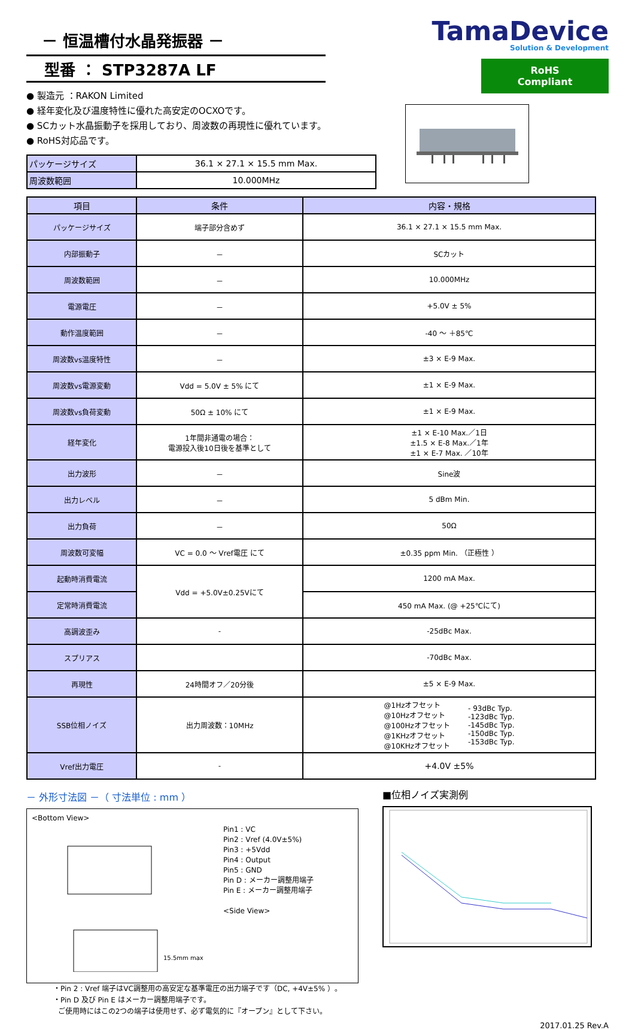－ 恒温槽付水晶発振器 －
型番 ： STP3287A LF
● 製造元 ：RAKON Limited
● 経年変化及び温度特性に優れた高安定のOCXOです。
● SCカット水晶振動子を採用しており、周波数の再現性に優れています。
● RoHS対応品です。
| パッケージサイズ | 36.1 × 27.1 × 15.5 mm Max. |
| 周波数範囲 | 10.000MHz |
TamaDevice
Solution & Development
RoHS Compliant
| 項目 | 条件 | 内容・規格 |
| --- | --- | --- |
| パッケージサイズ | 端子部分含めず | 36.1 × 27.1 × 15.5 mm Max. |
| 内部振動子 | － | SCカット |
| 周波数範囲 | － | 10.000MHz |
| 電源電圧 | － | +5.0V ± 5% |
| 動作温度範囲 | － | -40 ～ ＋85℃ |
| 周波数vs温度特性 | － | ±3 × E-9 Max. |
| 周波数vs電源変動 | Vdd = 5.0V ± 5% にて | ±1 × E-9 Max. |
| 周波数vs負荷変動 | 50Ω ± 10% にて | ±1 × E-9 Max. |
| 経年変化 | 1年間非通電の場合： 電源投入後10日後を基準として | ±1 × E-10 Max.／1日 ±1.5 × E-8 Max.／1年 ±1 × E-7 Max. ／10年 |
| 出力波形 | － | Sine波 |
| 出力レベル | － | 5 dBm Min. |
| 出力負荷 | － | 50Ω |
| 周波数可変幅 | VC = 0.0 ～ Vref電圧 にて | ±0.35 ppm Min. （正極性 ） |
| 起動時消費電流 | Vdd = +5.0V±0.25Vにて | 1200 mA Max. |
| 定常時消費電流 | | 450 mA Max. (@ +25℃にて) |
| 高調波歪み | - | -25dBc Max. |
| スプリアス | | -70dBc Max. |
| 再現性 | 24時間オフ／20分後 | ±5 × E-9 Max. |
| SSB位相ノイズ | 出力周波数：10MHz | / @1Hzオフセット @10Hzオフセット @100Hzオフセット @1KHzオフセット @10KHzオフセット / - 93dBc Typ. -123dBc Typ. -145dBc Typ. -150dBc Typ. -153dBc Typ. / |
| Vref出力電圧 | - | +4.0V ±5% |
－ 外形寸法図 －（ 寸法単位 : mm ）
<Bottom View>
15.5mm max
Pin1 : VC
Pin2 : Vref (4.0V±5%)
Pin3 : +5Vdd
Pin4 : Output
Pin5 : GND
Pin D : メーカー調整用端子
Pin E : メーカー調整用端子
<Side View>
・Pin 2 : Vref 端子はVC調整用の高安定な基準電圧の出力端子です（DC, +4V±5% ）。
・Pin D 及び Pin E はメーカー調整用端子です。
ご使用時にはこの2つの端子は使用せず、必ず電気的に『オープン』として下さい。
■位相ノイズ実測例
2017.01.25 Rev.A